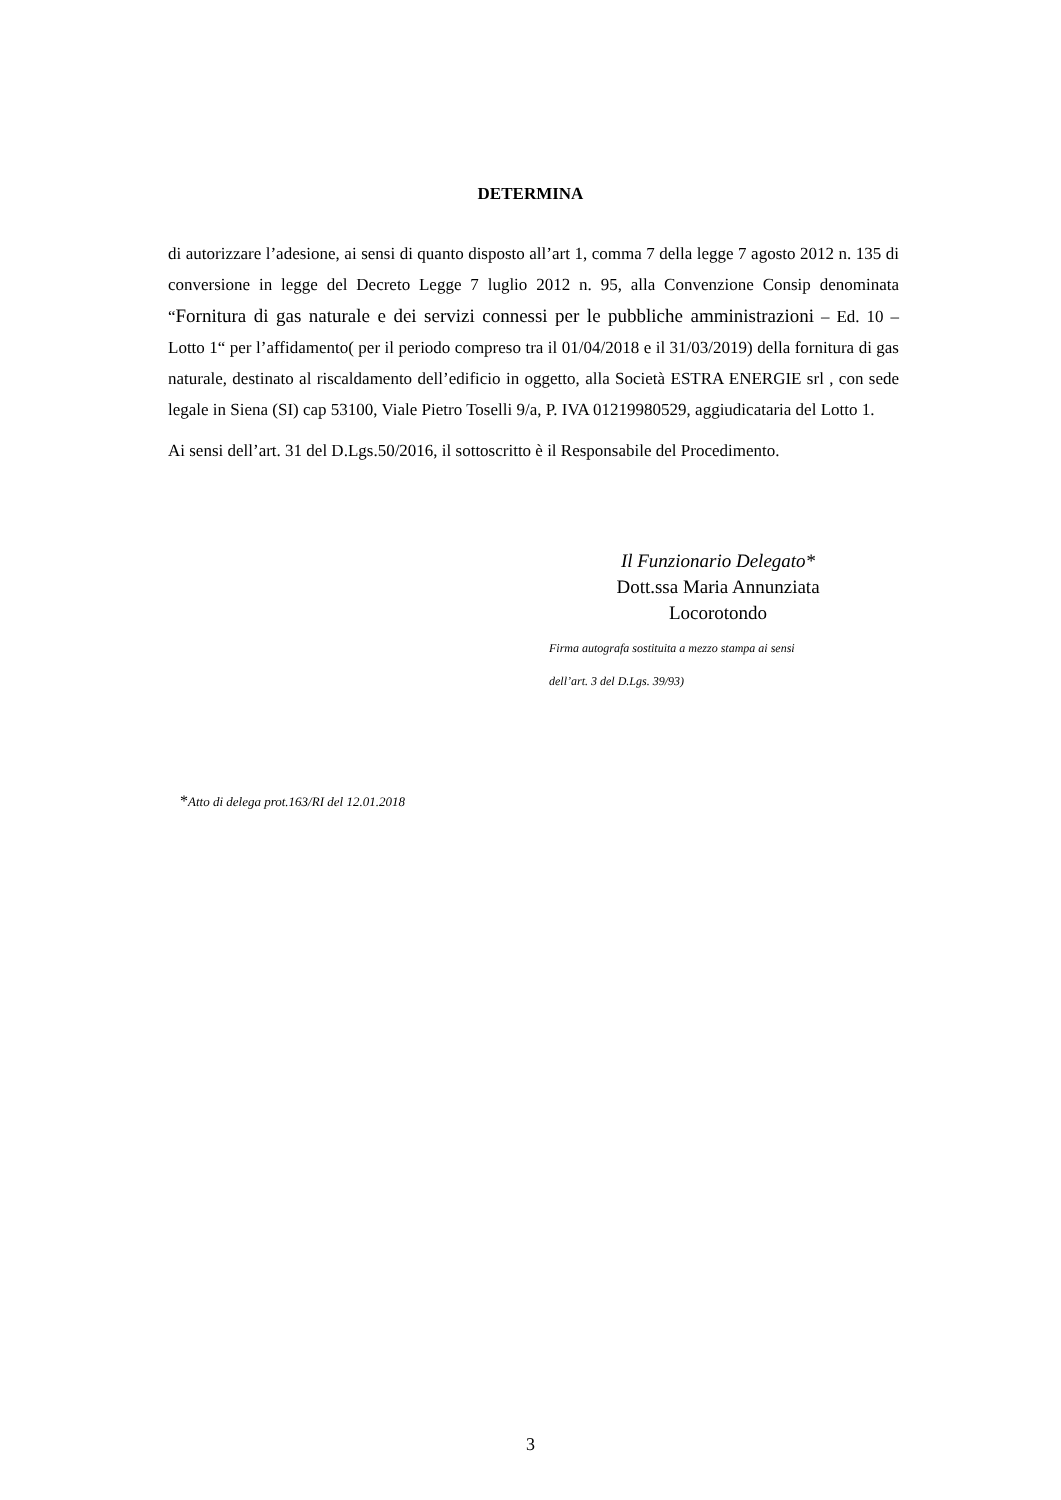DETERMINA
di autorizzare l’adesione, ai sensi di quanto disposto all’art 1, comma 7 della legge 7 agosto 2012 n. 135 di conversione in legge del Decreto Legge 7 luglio 2012 n. 95, alla Convenzione Consip denominata “Fornitura di gas naturale e dei servizi connessi per le pubbliche amministrazioni – Ed. 10 – Lotto 1“ per l’affidamento( per il periodo compreso tra il 01/04/2018 e il 31/03/2019) della fornitura di gas naturale, destinato al riscaldamento dell’edificio in oggetto, alla Società ESTRA ENERGIE srl , con sede legale in Siena (SI) cap 53100, Viale Pietro Toselli 9/a, P. IVA 01219980529, aggiudicataria del Lotto 1.
Ai sensi dell’art. 31 del D.Lgs.50/2016, il sottoscritto è il Responsabile del Procedimento.
Il Funzionario Delegato*
Dott.ssa Maria Annunziata
Locorotondo
Firma autografa sostituita a mezzo stampa ai sensi
dell’art. 3 del D.Lgs. 39/93)
*Atto di delega prot.163/RI del 12.01.2018
3